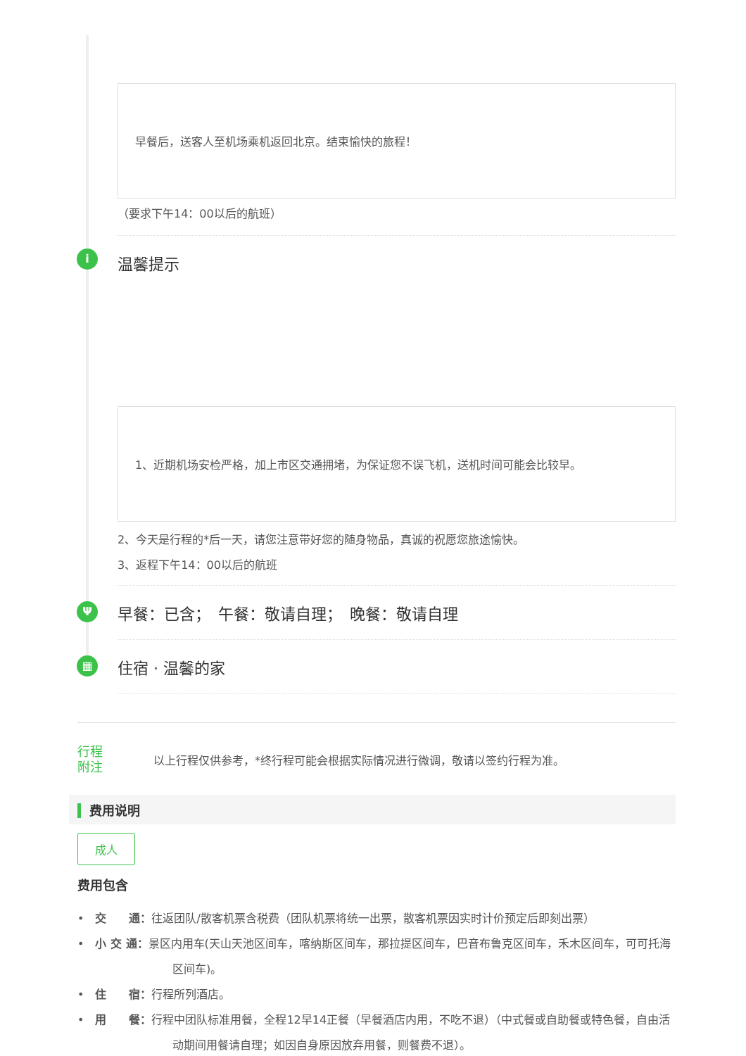早餐后，送客人至机场乘机返回北京。结束愉快的旅程！
（要求下午14：00以后的航班）
i
温馨提示
1、近期机场安检严格，加上市区交通拥堵，为保证您不误飞机，送机时间可能会比较早。
2、今天是行程的*后一天，请您注意带好您的随身物品，真诚的祝愿您旅途愉快。
3、返程下午14：00以后的航班
Ψ
早餐：已含；　午餐：敬请自理；　晚餐：敬请自理
▦
住宿 · 温馨的家
行程
附注
以上行程仅供参考，*终行程可能会根据实际情况进行微调，敬请以签约行程为准。
费用说明
成人
费用包含
•　交　　通：往返团队/散客机票含税费（团队机票将统一出票，散客机票因实时计价预定后即刻出票）
•　小 交 通：景区内用车(天山天池区间车，喀纳斯区间车，那拉提区间车，巴音布鲁克区间车，禾木区间车，可可托海区间车)。
•　住　　宿：行程所列酒店。
•　用　　餐：行程中团队标准用餐，全程12早14正餐（早餐酒店内用，不吃不退）（中式餐或自助餐或特色餐，自由活动期间用餐请自理；如因自身原因放弃用餐，则餐费不退）。